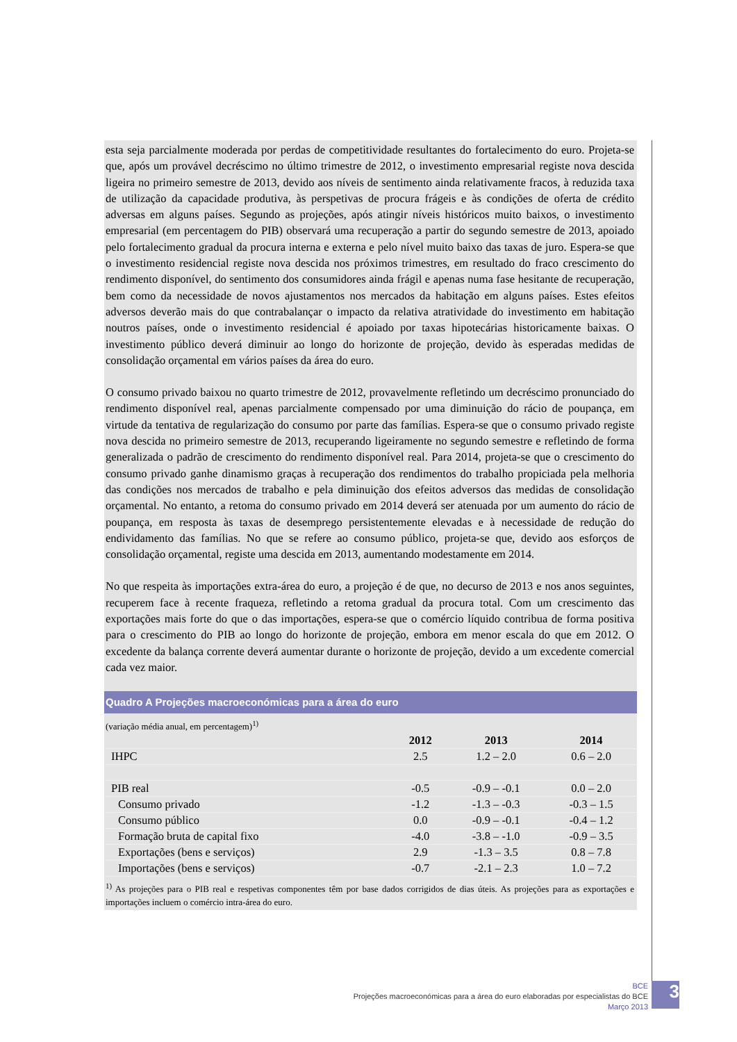esta seja parcialmente moderada por perdas de competitividade resultantes do fortalecimento do euro. Projeta-se que, após um provável decréscimo no último trimestre de 2012, o investimento empresarial registe nova descida ligeira no primeiro semestre de 2013, devido aos níveis de sentimento ainda relativamente fracos, à reduzida taxa de utilização da capacidade produtiva, às perspetivas de procura frágeis e às condições de oferta de crédito adversas em alguns países. Segundo as projeções, após atingir níveis históricos muito baixos, o investimento empresarial (em percentagem do PIB) observará uma recuperação a partir do segundo semestre de 2013, apoiado pelo fortalecimento gradual da procura interna e externa e pelo nível muito baixo das taxas de juro. Espera-se que o investimento residencial registe nova descida nos próximos trimestres, em resultado do fraco crescimento do rendimento disponível, do sentimento dos consumidores ainda frágil e apenas numa fase hesitante de recuperação, bem como da necessidade de novos ajustamentos nos mercados da habitação em alguns países. Estes efeitos adversos deverão mais do que contrabalançar o impacto da relativa atratividade do investimento em habitação noutros países, onde o investimento residencial é apoiado por taxas hipotecárias historicamente baixas. O investimento público deverá diminuir ao longo do horizonte de projeção, devido às esperadas medidas de consolidação orçamental em vários países da área do euro.
O consumo privado baixou no quarto trimestre de 2012, provavelmente refletindo um decréscimo pronunciado do rendimento disponível real, apenas parcialmente compensado por uma diminuição do rácio de poupança, em virtude da tentativa de regularização do consumo por parte das famílias. Espera-se que o consumo privado registe nova descida no primeiro semestre de 2013, recuperando ligeiramente no segundo semestre e refletindo de forma generalizada o padrão de crescimento do rendimento disponível real. Para 2014, projeta-se que o crescimento do consumo privado ganhe dinamismo graças à recuperação dos rendimentos do trabalho propiciada pela melhoria das condições nos mercados de trabalho e pela diminuição dos efeitos adversos das medidas de consolidação orçamental. No entanto, a retoma do consumo privado em 2014 deverá ser atenuada por um aumento do rácio de poupança, em resposta às taxas de desemprego persistentemente elevadas e à necessidade de redução do endividamento das famílias. No que se refere ao consumo público, projeta-se que, devido aos esforços de consolidação orçamental, registe uma descida em 2013, aumentando modestamente em 2014.
No que respeita às importações extra-área do euro, a projeção é de que, no decurso de 2013 e nos anos seguintes, recuperem face à recente fraqueza, refletindo a retoma gradual da procura total. Com um crescimento das exportações mais forte do que o das importações, espera-se que o comércio líquido contribua de forma positiva para o crescimento do PIB ao longo do horizonte de projeção, embora em menor escala do que em 2012. O excedente da balança corrente deverá aumentar durante o horizonte de projeção, devido a um excedente comercial cada vez maior.
Quadro A Projeções macroeconómicas para a área do euro
(variação média anual, em percentagem)<sup>1)</sup>
| | 2012 | 2013 | 2014 |
| --- | --- | --- | --- |
| IHPC | 2.5 | 1.2 – 2.0 | 0.6 – 2.0 |
| PIB real | -0.5 | -0.9 – -0.1 | 0.0 – 2.0 |
| Consumo privado | -1.2 | -1.3 – -0.3 | -0.3 – 1.5 |
| Consumo público | 0.0 | -0.9 – -0.1 | -0.4 – 1.2 |
| Formação bruta de capital fixo | -4.0 | -3.8 – -1.0 | -0.9 – 3.5 |
| Exportações (bens e serviços) | 2.9 | -1.3 – 3.5 | 0.8 – 7.8 |
| Importações (bens e serviços) | -0.7 | -2.1 – 2.3 | 1.0 – 7.2 |
<sup>1)</sup> As projeções para o PIB real e respetivas componentes têm por base dados corrigidos de dias úteis. As projeções para as exportações e importações incluem o comércio intra-área do euro.
BCE
Projeções macroeconómicas para a área do euro elaboradas por especialistas do BCE
Março 2013
3